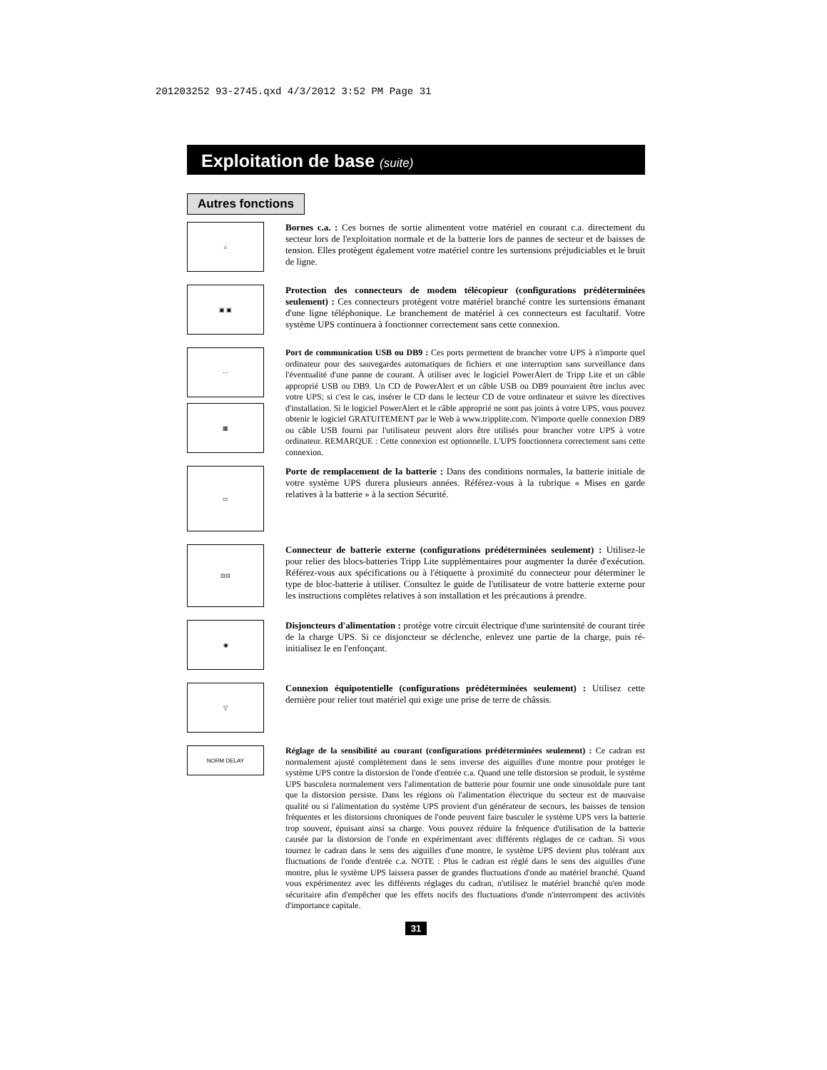201203252 93-2745.qxd 4/3/2012 3:52 PM Page 31
Exploitation de base (suite)
Autres fonctions
⌂
Bornes c.a. : Ces bornes de sortie alimentent votre matériel en courant c.a. directement du secteur lors de l'exploitation normale et de la batterie lors de pannes de secteur et de baisses de tension. Elles protègent également votre matériel contre les surtensions préjudiciables et le bruit de ligne.
▣ ▣
Protection des connecteurs de modem télécopieur (configurations prédéterminées seulement) : Ces connecteurs protègent votre matériel branché contre les surtensions émanant d'une ligne téléphonique. Le branchement de matériel à ces connecteurs est facultatif. Votre système UPS continuera à fonctionner correctement sans cette connexion.
⋯
▦
Port de communication USB ou DB9 : Ces ports permettent de brancher votre UPS à n'importe quel ordinateur pour des sauvegardes automatiques de fichiers et une interruption sans surveillance dans l'éventualité d'une panne de courant. À utiliser avec le logiciel PowerAlert de Tripp Lite et un câble approprié USB ou DB9. Un CD de PowerAlert et un câble USB ou DB9 pourraient être inclus avec votre UPS; si c'est le cas, insérer le CD dans le lecteur CD de votre ordinateur et suivre les directives d'installation. Si le logiciel PowerAlert et le câble approprié ne sont pas joints à votre UPS, vous pouvez obtenir le logiciel GRATUITEMENT par le Web à www.tripplite.com. N'importe quelle connexion DB9 ou câble USB fourni par l'utilisateur peuvent alors être utilisés pour brancher votre UPS à votre ordinateur. REMARQUE : Cette connexion est optionnelle. L'UPS fonctionnera correctement sans cette connexion.
▭
Porte de remplacement de la batterie : Dans des conditions normales, la batterie initiale de votre système UPS durera plusieurs années. Référez-vous à la rubrique « Mises en garde relatives à la batterie » à la section Sécurité.
⊟⊟
Connecteur de batterie externe (configurations prédéterminées seulement) : Utilisez-le pour relier des blocs-batteries Tripp Lite supplémentaires pour augmenter la durée d'exécution. Référez-vous aux spécifications ou à l'étiquette à proximité du connecteur pour déterminer le type de bloc-batterie à utiliser. Consultez le guide de l'utilisateur de votre batterie externe pour les instructions complètes relatives à son installation et les précautions à prendre.
◉
Disjoncteurs d'alimentation : protège votre circuit électrique d'une surintensité de courant tirée de la charge UPS. Si ce disjoncteur se déclenche, enlevez une partie de la charge, puis ré-initialisez le en l'enfonçant.
▽
Connexion équipotentielle (configurations prédéterminées seulement) : Utilisez cette dernière pour relier tout matériel qui exige une prise de terre de châssis.
NORM DELAY
Réglage de la sensibilité au courant (configurations prédéterminées seulement) : Ce cadran est normalement ajusté complètement dans le sens inverse des aiguilles d'une montre pour protéger le système UPS contre la distorsion de l'onde d'entrée c.a. Quand une telle distorsion se produit, le système UPS basculera normalement vers l'alimentation de batterie pour fournir une onde sinusoïdale pure tant que la distorsion persiste. Dans les régions où l'alimentation électrique du secteur est de mauvaise qualité ou si l'alimentation du système UPS provient d'un générateur de secours, les baisses de tension fréquentes et les distorsions chroniques de l'onde peuvent faire basculer le système UPS vers la batterie trop souvent, épuisant ainsi sa charge. Vous pouvez réduire la fréquence d'utilisation de la batterie causée par la distorsion de l'onde en expérimentant avec différents réglages de ce cadran. Si vous tournez le cadran dans le sens des aiguilles d'une montre, le système UPS devient plus tolérant aux fluctuations de l'onde d'entrée c.a. NOTE : Plus le cadran est réglé dans le sens des aiguilles d'une montre, plus le système UPS laissera passer de grandes fluctuations d'onde au matériel branché. Quand vous expérimentez avec les différents réglages du cadran, n'utilisez le matériel branché qu'en mode sécuritaire afin d'empêcher que les effets nocifs des fluctuations d'onde n'interrompent des activités d'importance capitale.
31